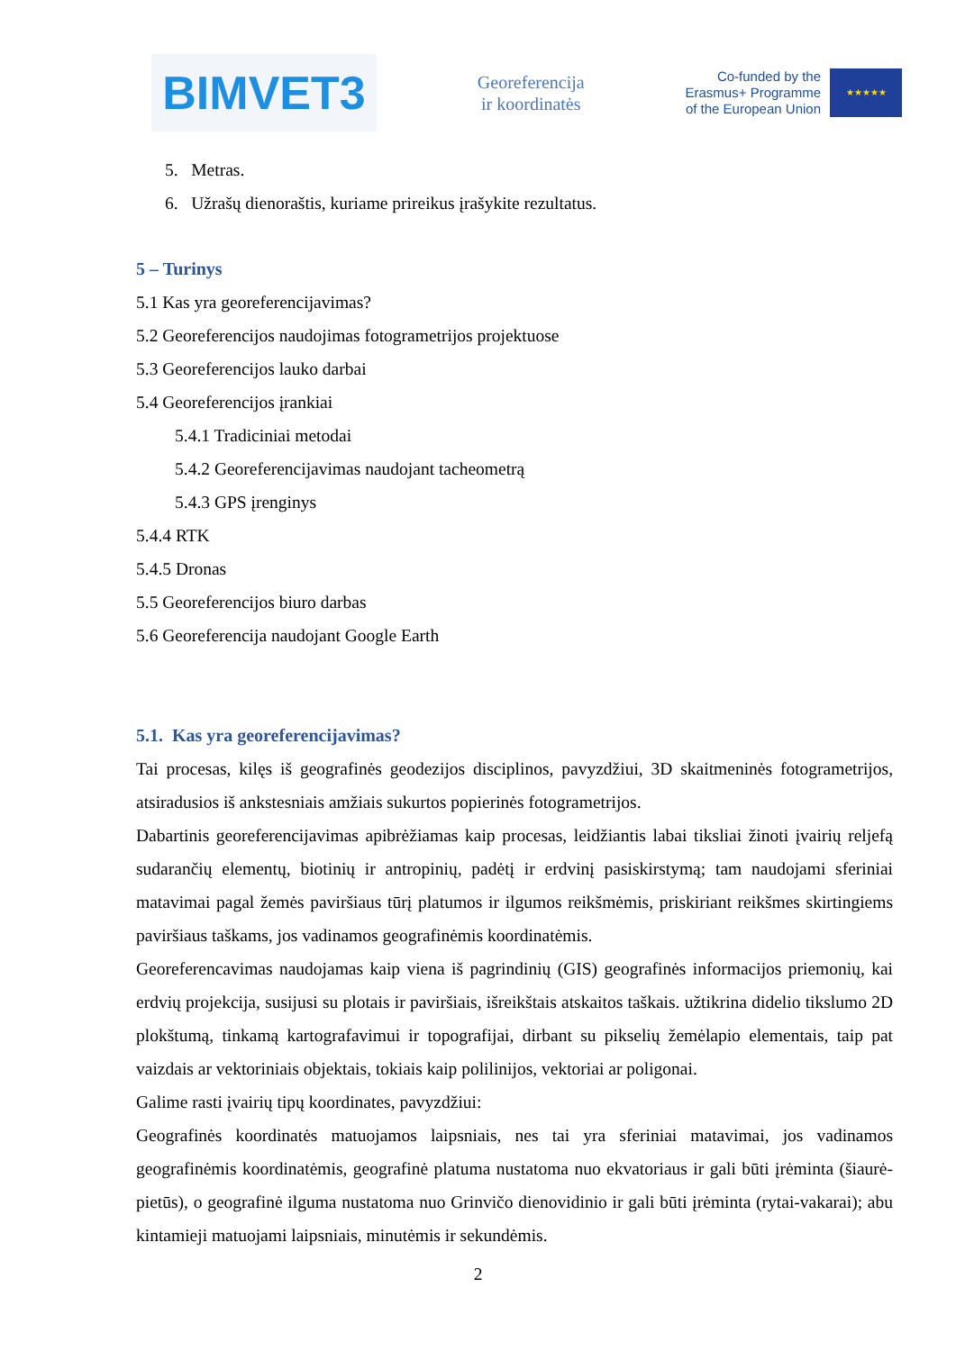BIMVET3
Georeferencija
ir koordinatės
Co-funded by the
Erasmus+ Programme
of the European Union
★★★★★
5. Metras.
6. Užrašų dienoraštis, kuriame prireikus įrašykite rezultatus.
5 – Turinys
5.1 Kas yra georeferencijavimas?
5.2 Georeferencijos naudojimas fotogrametrijos projektuose
5.3 Georeferencijos lauko darbai
5.4 Georeferencijos įrankiai
5.4.1 Tradiciniai metodai
5.4.2 Georeferencijavimas naudojant tacheometrą
5.4.3 GPS įrenginys
5.4.4 RTK
5.4.5 Dronas
5.5 Georeferencijos biuro darbas
5.6 Georeferencija naudojant Google Earth
5.1. Kas yra georeferencijavimas?
Tai procesas, kilęs iš geografinės geodezijos disciplinos, pavyzdžiui, 3D skaitmeninės fotogrametrijos, atsiradusios iš ankstesniais amžiais sukurtos popierinės fotogrametrijos.
Dabartinis georeferencijavimas apibrėžiamas kaip procesas, leidžiantis labai tiksliai žinoti įvairių reljefą sudarančių elementų, biotinių ir antropinių, padėtį ir erdvinį pasiskirstymą; tam naudojami sferiniai matavimai pagal žemės paviršiaus tūrį platumos ir ilgumos reikšmėmis, priskiriant reikšmes skirtingiems paviršiaus taškams, jos vadinamos geografinėmis koordinatėmis.
Georeferencavimas naudojamas kaip viena iš pagrindinių (GIS) geografinės informacijos priemonių, kai erdvių projekcija, susijusi su plotais ir paviršiais, išreikštais atskaitos taškais. užtikrina didelio tikslumo 2D plokštumą, tinkamą kartografavimui ir topografijai, dirbant su pikselių žemėlapio elementais, taip pat vaizdais ar vektoriniais objektais, tokiais kaip polilinijos, vektoriai ar poligonai.
Galime rasti įvairių tipų koordinates, pavyzdžiui:
Geografinės koordinatės matuojamos laipsniais, nes tai yra sferiniai matavimai, jos vadinamos geografinėmis koordinatėmis, geografinė platuma nustatoma nuo ekvatoriaus ir gali būti įrėminta (šiaurė-pietūs), o geografinė ilguma nustatoma nuo Grinvičo dienovidinio ir gali būti įrėminta (rytai-vakarai); abu kintamieji matuojami laipsniais, minutėmis ir sekundėmis.
2